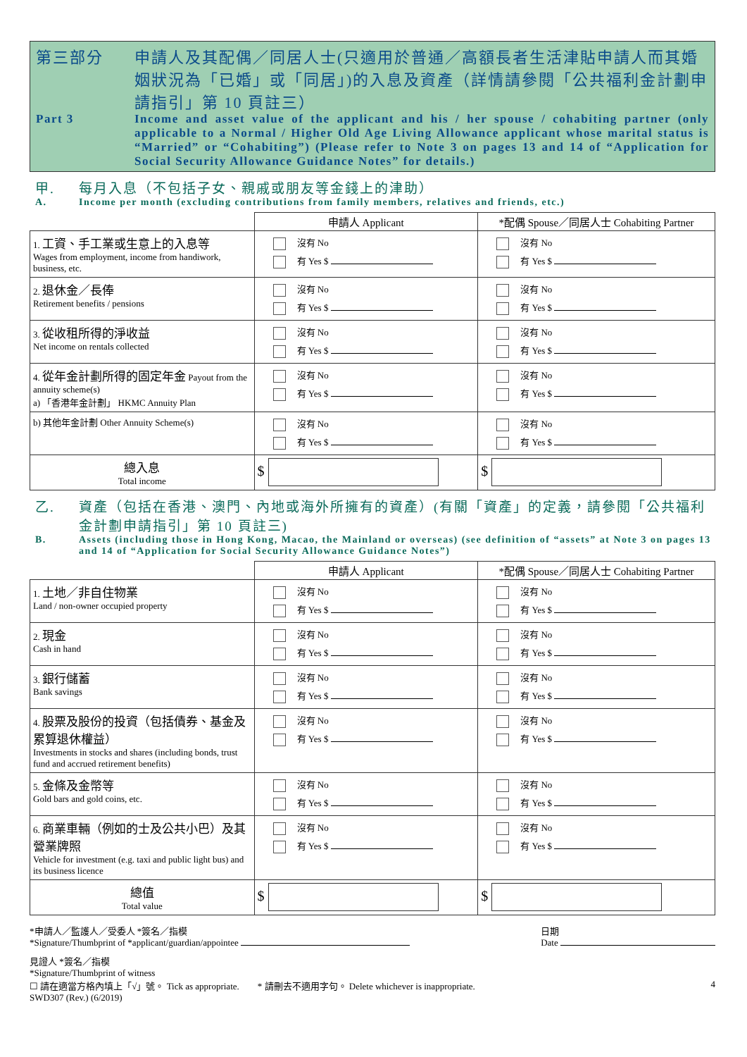第三部分
申請人及其配偶／同居人士(只適用於普通／高額長者生活津貼申請人而其婚姻狀況為「已婚」或「同居」)的入息及資產（詳情請參閱「公共福利金計劃申請指引」第 10 頁註三）
Part 3
Income and asset value of the applicant and his / her spouse / cohabiting partner (only applicable to a Normal / Higher Old Age Living Allowance applicant whose marital status is “Married” or “Cohabiting”) (Please refer to Note 3 on pages 13 and 14 of “Application for Social Security Allowance Guidance Notes” for details.)
甲.
每月入息（不包括子女、親戚或朋友等金錢上的津助）
A.
Income per month (excluding contributions from family members, relatives and friends, etc.)
| | 申請人 Applicant | *配偶 Spouse／同居人士 Cohabiting Partner |
| --- | --- | --- |
| 1. 工資、手工業或生意上的入息等 Wages from employment, income from handiwork, business, etc. | 沒有 No 有 Yes $ | 沒有 No 有 Yes $ |
| 2. 退休金／長俸 Retirement benefits / pensions | 沒有 No 有 Yes $ | 沒有 No 有 Yes $ |
| 3. 從收租所得的淨收益 Net income on rentals collected | 沒有 No 有 Yes $ | 沒有 No 有 Yes $ |
| 4. 從年金計劃所得的固定年金 Payout from the annuity scheme(s) a) 「香港年金計劃」 HKMC Annuity Plan | 沒有 No 有 Yes $ | 沒有 No 有 Yes $ |
| b) 其他年金計劃 Other Annuity Scheme(s) | 沒有 No 有 Yes $ | 沒有 No 有 Yes $ |
| 總入息 Total income | $ | $ |
乙.
資產（包括在香港、澳門、內地或海外所擁有的資產）(有關「資產」的定義，請參閱「公共福利金計劃申請指引」第 10 頁註三)
B.
Assets (including those in Hong Kong, Macao, the Mainland or overseas) (see definition of “assets” at Note 3 on pages 13 and 14 of “Application for Social Security Allowance Guidance Notes”)
| | 申請人 Applicant | *配偶 Spouse／同居人士 Cohabiting Partner |
| --- | --- | --- |
| 1. 土地／非自住物業 Land / non-owner occupied property | 沒有 No 有 Yes $ | 沒有 No 有 Yes $ |
| 2. 現金 Cash in hand | 沒有 No 有 Yes $ | 沒有 No 有 Yes $ |
| 3. 銀行儲蓄 Bank savings | 沒有 No 有 Yes $ | 沒有 No 有 Yes $ |
| 4. 股票及股份的投資（包括債券、基金及累算退休權益） Investments in stocks and shares (including bonds, trust fund and accrued retirement benefits) | 沒有 No 有 Yes $ | 沒有 No 有 Yes $ |
| 5. 金條及金幣等 Gold bars and gold coins, etc. | 沒有 No 有 Yes $ | 沒有 No 有 Yes $ |
| 6. 商業車輛（例如的士及公共小巴）及其營業牌照 Vehicle for investment (e.g. taxi and public light bus) and its business licence | 沒有 No 有 Yes $ | 沒有 No 有 Yes $ |
| 總值 Total value | $ | $ |
*申請人／監護人／受委人 *簽名／指模
*Signature/Thumbprint of *applicant/guardian/appointee
日期
Date
見證人 *簽名／指模
*Signature/Thumbprint of witness
☐ 請在適當方格內填上「√」號。 Tick as appropriate.　　* 請刪去不適用字句。 Delete whichever is inappropriate.
4
SWD307 (Rev.) (6/2019)